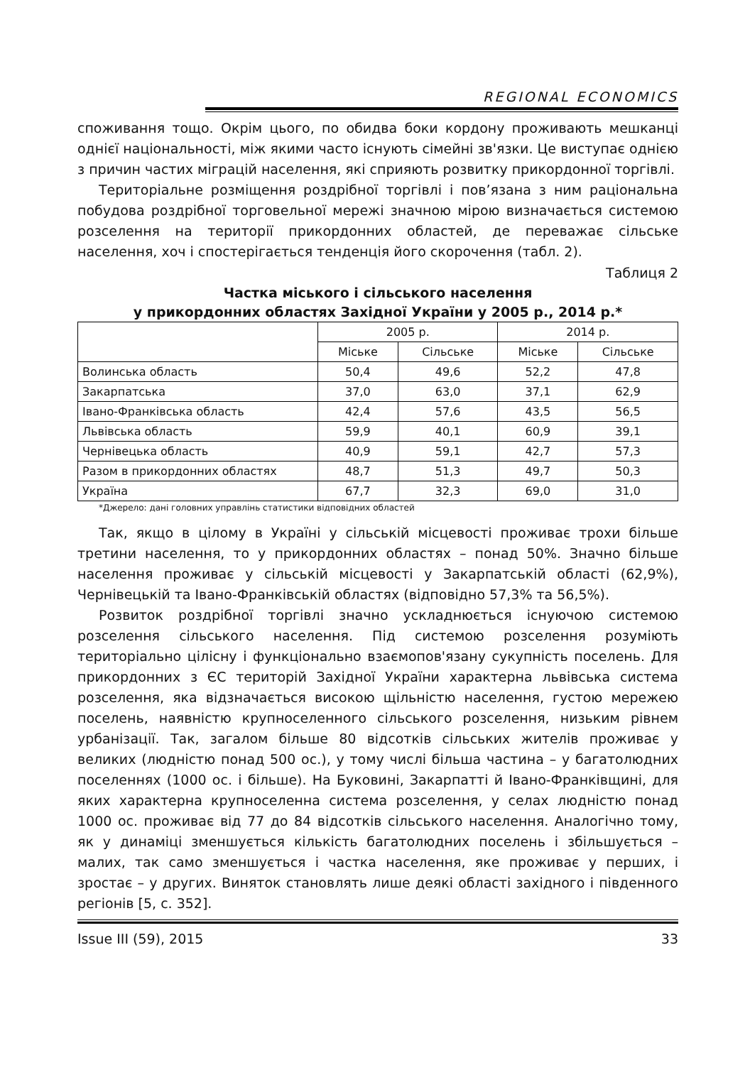REGIONAL ECONOMICS
споживання тощо. Окрім цього, по обидва боки кордону проживають мешканці однієї національності, між якими часто існують сімейні зв'язки. Це виступає однією з причин частих міграцій населення, які сприяють розвитку прикордонної торгівлі.
Територіальне розміщення роздрібної торгівлі і пов’язана з ним раціональна побудова роздрібної торговельної мережі значною мірою визначається системою розселення на території прикордонних областей, де переважає сільське населення, хоч і спостерігається тенденція його скорочення (табл. 2).
Таблиця 2
Частка міського і сільського населення
у прикордонних областях Західної України у 2005 р., 2014 р.*
| | 2005 р. | | 2014 р. | |
| --- | --- | --- | --- | --- |
| | Міське | Сільське | Міське | Сільське |
| Волинська область | 50,4 | 49,6 | 52,2 | 47,8 |
| Закарпатська | 37,0 | 63,0 | 37,1 | 62,9 |
| Івано-Франківська область | 42,4 | 57,6 | 43,5 | 56,5 |
| Львівська область | 59,9 | 40,1 | 60,9 | 39,1 |
| Чернівецька область | 40,9 | 59,1 | 42,7 | 57,3 |
| Разом в прикордонних областях | 48,7 | 51,3 | 49,7 | 50,3 |
| Україна | 67,7 | 32,3 | 69,0 | 31,0 |
*Джерело: дані головних управлінь статистики відповідних областей
Так, якщо в цілому в Україні у сільській місцевості проживає трохи більше третини населення, то у прикордонних областях – понад 50%. Значно більше населення проживає у сільській місцевості у Закарпатській області (62,9%), Чернівецькій та Івано-Франківській областях (відповідно 57,3% та 56,5%).
Розвиток роздрібної торгівлі значно ускладнюється існуючою системою розселення сільського населення. Під системою розселення розуміють територіально цілісну і функціонально взаємопов'язану сукупність поселень. Для прикордонних з ЄС територій Західної України характерна львівська система розселення, яка відзначається високою щільністю населення, густою мережею поселень, наявністю крупноселенного сільського розселення, низьким рівнем урбанізації. Так, загалом більше 80 відсотків сільських жителів проживає у великих (людністю понад 500 ос.), у тому числі більша частина – у багатолюдних поселеннях (1000 ос. і більше). На Буковині, Закарпатті й Івано-Франківщині, для яких характерна крупноселенна система розселення, у селах людністю понад 1000 ос. проживає від 77 до 84 відсотків сільського населення. Аналогічно тому, як у динаміці зменшується кількість багатолюдних поселень і збільшується – малих, так само зменшується і частка населення, яке проживає у перших, і зростає – у других. Виняток становлять лише деякі області західного і південного регіонів [5, с. 352].
Issue III (59), 2015 33